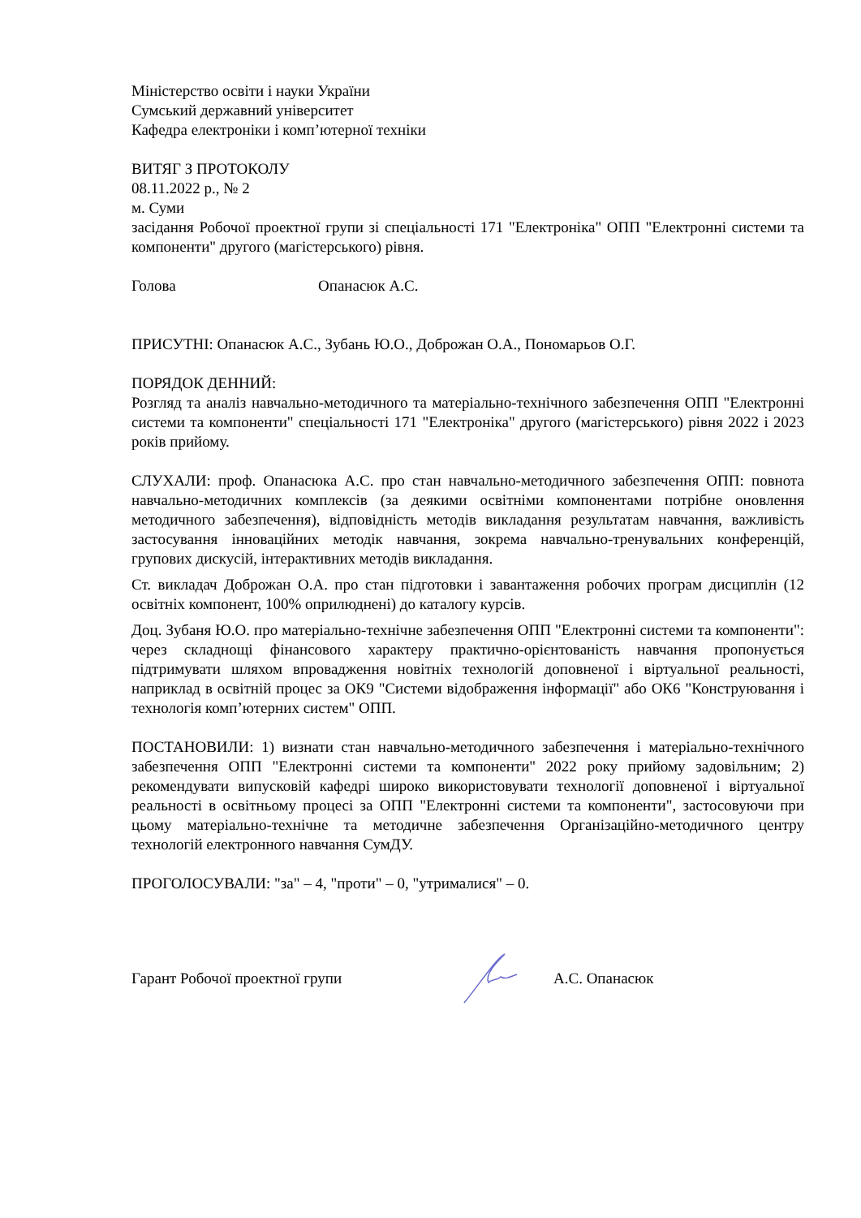Міністерство освіти і науки України
Сумський державний університет
Кафедра електроніки і комп’ютерної техніки
ВИТЯГ З ПРОТОКОЛУ
08.11.2022 р., № 2
м. Суми
засідання Робочої проектної групи зі спеціальності 171 "Електроніка" ОПП "Електронні системи та компоненти" другого (магістерського) рівня.
Голова Опанасюк А.С.
ПРИСУТНІ: Опанасюк А.С., Зубань Ю.О., Доброжан О.А., Пономарьов О.Г.
ПОРЯДОК ДЕННИЙ:
Розгляд та аналіз навчально-методичного та матеріально-технічного забезпечення ОПП "Електронні системи та компоненти" спеціальності 171 "Електроніка" другого (магістерського) рівня 2022 і 2023 років прийому.
СЛУХАЛИ: проф. Опанасюка А.С. про стан навчально-методичного забезпечення ОПП: повнота навчально-методичних комплексів (за деякими освітніми компонентами потрібне оновлення методичного забезпечення), відповідність методів викладання результатам навчання, важливість застосування інноваційних методік навчання, зокрема навчально-тренувальних конференцій, групових дискусій, інтерактивних методів викладання.
Ст. викладач Доброжан О.А. про стан підготовки і завантаження робочих програм дисциплін (12 освітніх компонент, 100% оприлюднені) до каталогу курсів.
Доц. Зубаня Ю.О. про матеріально-технічне забезпечення ОПП "Електронні системи та компоненти": через складнощі фінансового характеру практично-орієнтованість навчання пропонується підтримувати шляхом впровадження новітніх технологій доповненої і віртуальної реальності, наприклад в освітній процес за ОК9 "Системи відображення інформації" або ОК6 "Конструювання і технологія комп’ютерних систем" ОПП.
ПОСТАНОВИЛИ: 1) визнати стан навчально-методичного забезпечення і матеріально-технічного забезпечення ОПП "Електронні системи та компоненти" 2022 року прийому задовільним; 2) рекомендувати випусковій кафедрі широко використовувати технології доповненої і віртуальної реальності в освітньому процесі за ОПП "Електронні системи та компоненти", застосовуючи при цьому матеріально-технічне та методичне забезпечення Організаційно-методичного центру технологій електронного навчання СумДУ.
ПРОГОЛОСУВАЛИ: "за" – 4, "проти" – 0, "утрималися" – 0.
Гарант Робочої проектної групи А.С. Опанасюк